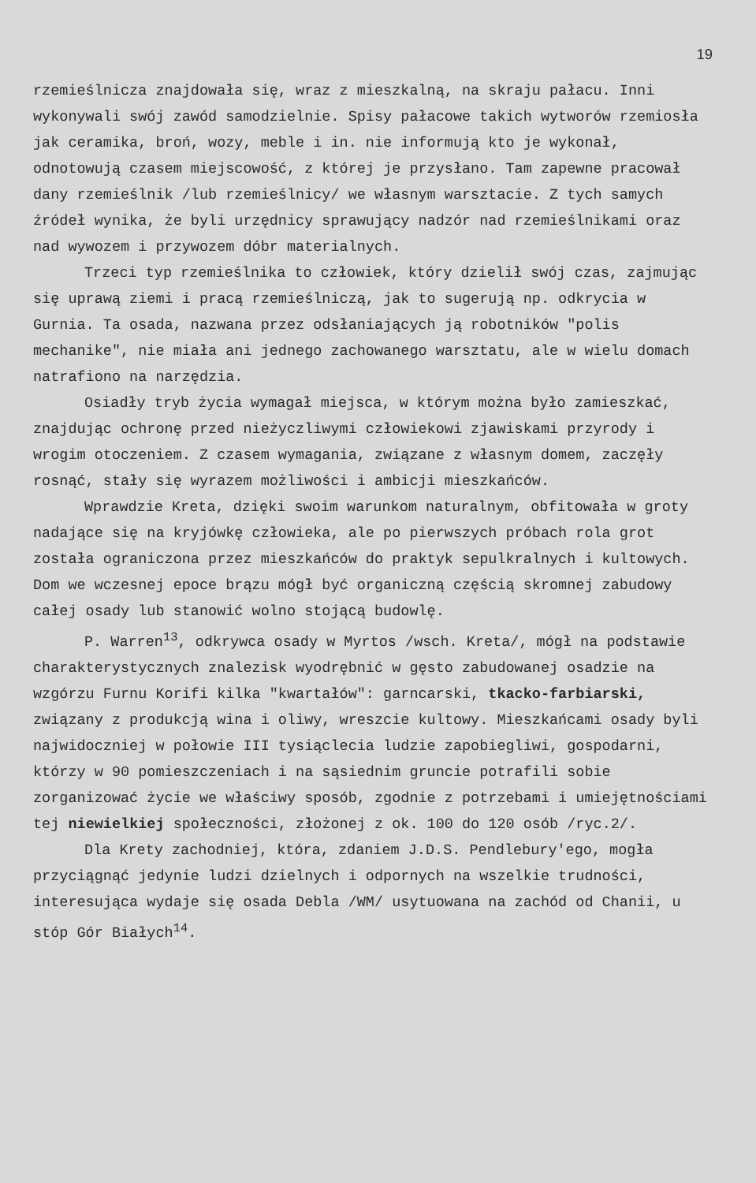19
rzemieślnicza znajdowała się, wraz z mieszkalną, na skraju pałacu. Inni wykonywali swój zawód samodzielnie. Spisy pałacowe takich wytworów rzemiosła jak ceramika, broń, wozy, meble i in. nie informują kto je wykonał, odnotowują czasem miejscowość, z której je przysłano. Tam zapewne pracował dany rzemieślnik /lub rzemieślnicy/ we własnym warsztacie. Z tych samych źródeł wynika, że byli urzędnicy sprawujący nadzór nad rzemieślnikami oraz nad wywozem i przywozem dóbr materialnych.
Trzeci typ rzemieślnika to człowiek, który dzielił swój czas, zajmując się uprawą ziemi i pracą rzemieślniczą, jak to sugerują np. odkrycia w Gurnia. Ta osada, nazwana przez odsłaniających ją robotników "polis mechanike", nie miała ani jednego zachowanego warsztatu, ale w wielu domach natrafiono na narzędzia.
Osiadły tryb życia wymagał miejsca, w którym można było zamieszkać, znajdując ochronę przed nieżyczliwymi człowiekowi zjawiskami przyrody i wrogim otoczeniem. Z czasem wymagania, związane z własnym domem, zaczęły rosnąć, stały się wyrazem możliwości i ambicji mieszkańców.
Wprawdzie Kreta, dzięki swoim warunkom naturalnym, obfitowała w groty nadające się na kryjówkę człowieka, ale po pierwszych próbach rola grot została ograniczona przez mieszkańców do praktyk sepulkralnych i kultowych. Dom we wczesnej epoce brązu mógł być organiczną częścią skromnej zabudowy całej osady lub stanowić wolno stojącą budowlę.
P. Warren<sup>13</sup>, odkrywca osady w Myrtos /wsch. Kreta/, mógł na podstawie charakterystycznych znalezisk wyodrębnić w gęsto zabudowanej osadzie na wzgórzu Furnu Korifi kilka "kwartałów": garncarski, tkacko-farbiarski, związany z produkcją wina i oliwy, wreszcie kultowy. Mieszkańcami osady byli najwidoczniej w połowie III tysiąclecia ludzie zapobiegliwi, gospodarni, którzy w 90 pomieszczeniach i na sąsiednim gruncie potrafili sobie zorganizować życie we właściwy sposób, zgodnie z potrzebami i umiejętnościami tej niewielkiej społeczności, złożonej z ok. 100 do 120 osób /ryc.2/.
Dla Krety zachodniej, która, zdaniem J.D.S. Pendlebury'ego, mogła przyciągnąć jedynie ludzi dzielnych i odpornych na wszelkie trudności, interesująca wydaje się osada Debla /WM/ usytuowana na zachód od Chanii, u stóp Gór Białych<sup>14</sup>.